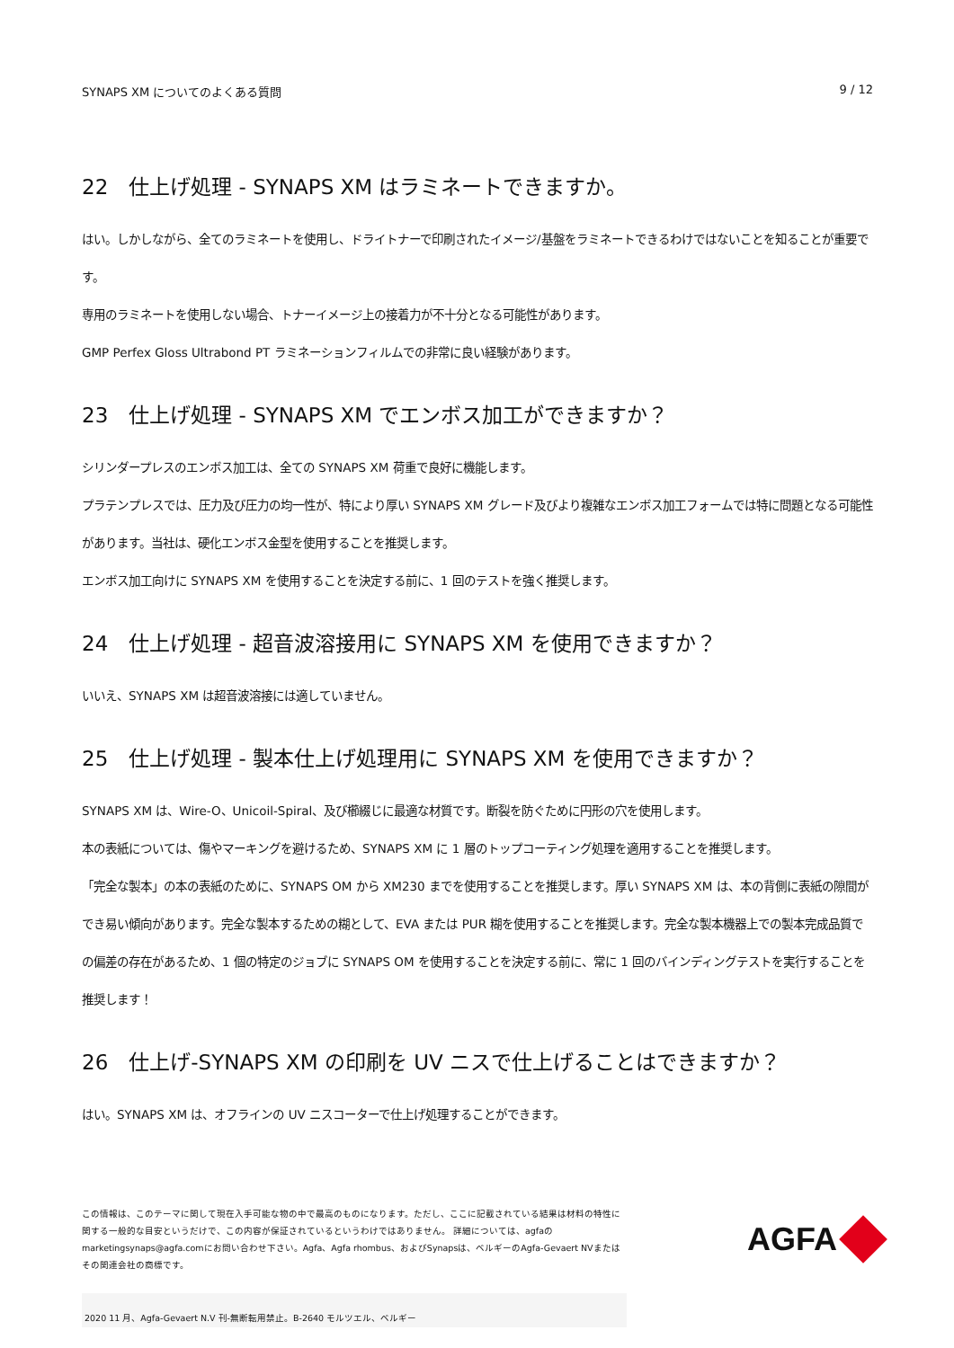SYNAPS XM についてのよくある質問 9 / 12
22　仕上げ処理 - SYNAPS XM はラミネートできますか。
はい。しかしながら、全てのラミネートを使用し、ドライトナーで印刷されたイメージ/基盤をラミネートできるわけではないことを知ることが重要です。
専用のラミネートを使用しない場合、トナーイメージ上の接着力が不十分となる可能性があります。
GMP Perfex Gloss Ultrabond PT ラミネーションフィルムでの非常に良い経験があります。
23　仕上げ処理 - SYNAPS XM でエンボス加工ができますか？
シリンダープレスのエンボス加工は、全ての SYNAPS XM 荷重で良好に機能します。
プラテンプレスでは、圧力及び圧力の均一性が、特により厚い SYNAPS XM グレード及びより複雑なエンボス加工フォームでは特に問題となる可能性があります。当社は、硬化エンボス金型を使用することを推奨します。
エンボス加工向けに SYNAPS XM を使用することを決定する前に、1 回のテストを強く推奨します。
24　仕上げ処理 - 超音波溶接用に SYNAPS XM を使用できますか？
いいえ、SYNAPS XM は超音波溶接には適していません。
25　仕上げ処理 - 製本仕上げ処理用に SYNAPS XM を使用できますか？
SYNAPS XM は、Wire-O、Unicoil-Spiral、及び櫛綴じに最適な材質です。断裂を防ぐために円形の穴を使用します。
本の表紙については、傷やマーキングを避けるため、SYNAPS XM に 1 層のトップコーティング処理を適用することを推奨します。
「完全な製本」の本の表紙のために、SYNAPS OM から XM230 までを使用することを推奨します。厚い SYNAPS XM は、本の背側に表紙の隙間ができ易い傾向があります。完全な製本するための糊として、EVA または PUR 糊を使用することを推奨します。完全な製本機器上での製本完成品質での偏差の存在があるため、1 個の特定のジョブに SYNAPS OM を使用することを決定する前に、常に 1 回のバインディングテストを実行することを推奨します！
26　仕上げ-SYNAPS XM の印刷を UV ニスで仕上げることはできますか？
はい。SYNAPS XM は、オフラインの UV ニスコーターで仕上げ処理することができます。
この情報は、このテーマに関して現在入手可能な物の中で最高のものになります。ただし、ここに記載されている結果は材料の特性に関する一般的な目安というだけで、この内容が保証されているというわけではありません。 詳細については、agfaのmarketingsynaps@agfa.comにお問い合わせ下さい。Agfa、Agfa rhombus、およびSynapsは、ベルギーのAgfa-Gevaert NVまたはその関連会社の商標です。
AGFA
2020 11 月、Agfa-Gevaert N.V 刊-無断転用禁止。B-2640 モルツエル、ベルギー